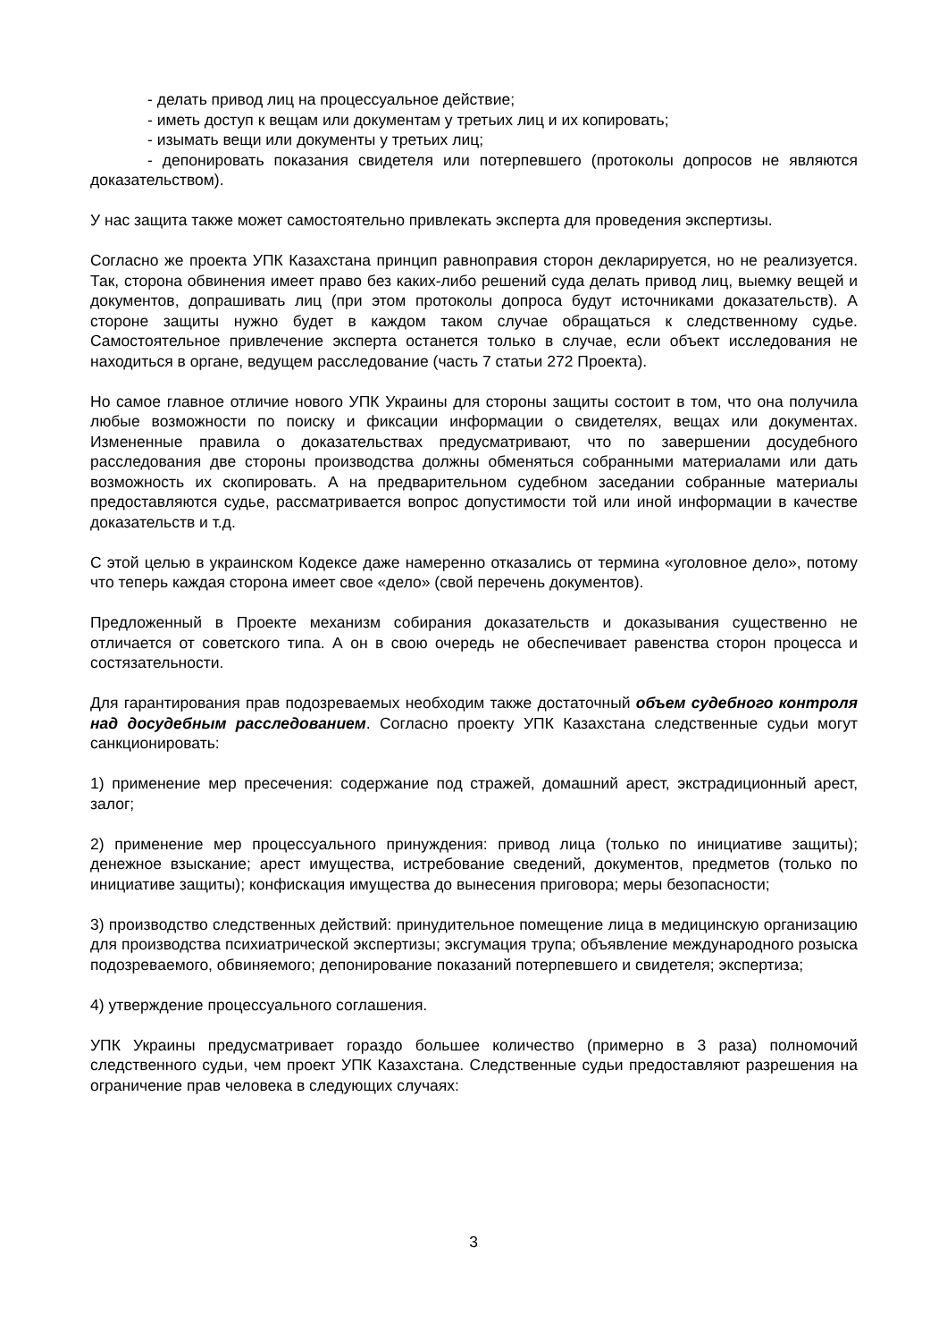- делать привод лиц на процессуальное действие;
- иметь доступ к вещам или документам у третьих лиц и их копировать;
- изымать вещи или документы у третьих лиц;
- депонировать показания свидетеля или потерпевшего (протоколы допросов не являются доказательством).
У нас защита также может самостоятельно привлекать эксперта для проведения экспертизы.
Согласно же проекта УПК Казахстана принцип равноправия сторон декларируется, но не реализуется. Так, сторона обвинения имеет право без каких-либо решений суда делать привод лиц, выемку вещей и документов, допрашивать лиц (при этом протоколы допроса будут источниками доказательств). А стороне защиты нужно будет в каждом таком случае обращаться к следственному судье. Самостоятельное привлечение эксперта останется только в случае, если объект исследования не находиться в органе, ведущем расследование (часть 7 статьи 272 Проекта).
Но самое главное отличие нового УПК Украины для стороны защиты состоит в том, что она получила любые возможности по поиску и фиксации информации о свидетелях, вещах или документах. Измененные правила о доказательствах предусматривают, что по завершении досудебного расследования две стороны производства должны обменяться собранными материалами или дать возможность их скопировать. А на предварительном судебном заседании собранные материалы предоставляются судье, рассматривается вопрос допустимости той или иной информации в качестве доказательств и т.д.
С этой целью в украинском Кодексе даже намеренно отказались от термина «уголовное дело», потому что теперь каждая сторона имеет свое «дело» (свой перечень документов).
Предложенный в Проекте механизм собирания доказательств и доказывания существенно не отличается от советского типа. А он в свою очередь не обеспечивает равенства сторон процесса и состязательности.
Для гарантирования прав подозреваемых необходим также достаточный объем судебного контроля над досудебным расследованием. Согласно проекту УПК Казахстана следственные судьи могут санкционировать:
1) применение мер пресечения: содержание под стражей, домашний арест, экстрадиционный арест, залог;
2) применение мер процессуального принуждения: привод лица (только по инициативе защиты); денежное взыскание; арест имущества, истребование сведений, документов, предметов (только по инициативе защиты); конфискация имущества до вынесения приговора; меры безопасности;
3) производство следственных действий: принудительное помещение лица в медицинскую организацию для производства психиатрической экспертизы; эксгумация трупа; объявление международного розыска подозреваемого, обвиняемого; депонирование показаний потерпевшего и свидетеля; экспертиза;
4) утверждение процессуального соглашения.
УПК Украины предусматривает гораздо большее количество (примерно в 3 раза) полномочий следственного судьи, чем проект УПК Казахстана. Следственные судьи предоставляют разрешения на ограничение прав человека в следующих случаях:
3